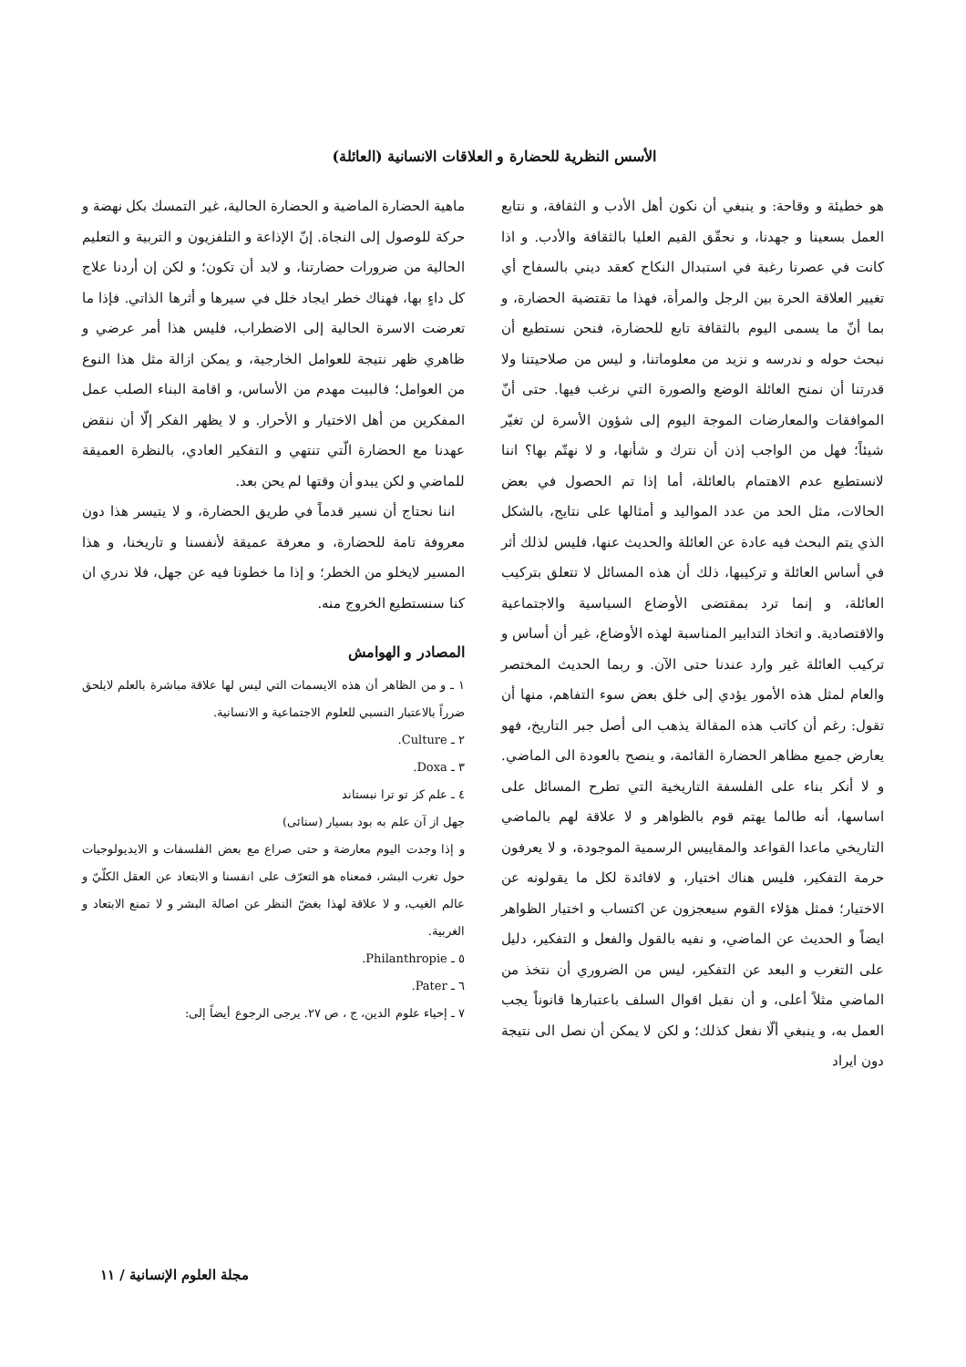الأسس النظرية للحضارة و العلاقات الانسانية (العائلة)
هو خطيئة و وقاحة: و ينبغي أن نكون أهل الأدب و الثقافة، و نتابع العمل بسعينا و جهدنا، و نحقّق القيم العليا بالثقافة والأدب. و اذا كانت في عصرنا رغبة في استبدال النكاح كعقد ديني بالسفاح أي تغيير العلاقة الحرة بين الرجل والمرأة، فهذا ما تقتضية الحضارة، و بما أنّ ما يسمى اليوم بالثقافة تابع للحضارة، فنحن نستطيع أن نبحث حوله و ندرسه و نزيد من معلوماتنا، و ليس من صلاحيتنا ولا قدرتنا أن نمنح العائلة الوضع والصورة التي نرغب فيها. حتى أنّ الموافقات والمعارضات الموجة اليوم إلى شؤون الأسرة لن تغيّر شيئاً؛ فهل من الواجب إذن أن نترك و شأنها، و لا نهتّم بها؟ اننا لانستطيع عدم الاهتمام بالعائلة، أما إذا تم الحصول في بعض الحالات، مثل الحد من عدد المواليد و أمثالها على نتايج، بالشكل الذي يتم البحث فيه عادة عن العائلة والحديث عنها، فليس لذلك أثر في أساس العائلة و تركيبها، ذلك أن هذه المسائل لا تتعلق بتركيب العائلة، و إنما ترد بمقتضى الأوضاع السياسية والاجتماعية والاقتصادية. و اتخاذ التدابير المناسبة لهذه الأوضاع، غير أن أساس و تركيب العائلة غير وارد عندنا حتى الآن. و ربما الحديث المختصر والعام لمثل هذه الأمور يؤدي إلى خلق بعض سوء التفاهم، منها أن تقول: رغم أن كاتب هذه المقالة يذهب الى أصل جبر التاريخ، فهو يعارض جميع مظاهر الحضارة القائمة، و ينصح بالعودة الى الماضي. و لا أنكر بناء على الفلسفة التاريخية التي تطرح المسائل على اساسها، أنه طالما يهتم قوم بالظواهر و لا علاقة لهم بالماضي التاريخي ماعدا القواعد والمقاييس الرسمية الموجودة، و لا يعرفون حرمة التفكير، فليس هناك اختيار، و لافائدة لكل ما يقولونه عن الاختيار؛ فمثل هؤلاء القوم سيعجزون عن اكتساب و اختيار الظواهر ايضاً و الحديث عن الماضي، و نفيه بالقول والفعل و التفكير، دليل على التغرب و البعد عن التفكير، ليس من الضروري أن نتخذ من الماضي مثلاً أعلى، و أن نقبل اقوال السلف باعتبارها قانوناً يجب العمل به، و ينبغي ألّا نفعل كذلك؛ و لكن لا يمكن أن نصل الى نتيجة دون ايراد
ماهية الحضارة الماضية و الحضارة الحالية، غير التمسك بكل نهضة و حركة للوصول إلى النجاة. إنّ الإذاعة و التلفزيون و التربية و التعليم الحالية من ضرورات حضارتنا، و لابد أن تكون؛ و لكن إن أردنا علاج كل داءٍ بها، فهناك خطر ايجاد خلل في سيرها و أثرها الذاتي. فإذا ما تعرضت الاسرة الحالية إلى الاضطراب، فليس هذا أمر عرضي و ظاهري ظهر نتيجة للعوامل الخارجية، و يمكن ازالة مثل هذا النوع من العوامل؛ فالبيت مهدم من الأساس، و اقامة البناء الصلب عمل المفكرين من أهل الاختيار و الأحرار. و لا يظهر الفكر إلّا أن ننقض عهدنا مع الحضارة الّتي تنتهي و التفكير العادي، بالنظرة العميقة للماضي و لكن يبدو أن وقتها لم يحن بعد.
اننا نحتاج أن نسير قدماً في طريق الحضارة، و لا يتيسر هذا دون معروفة تامة للحضارة، و معرفة عميقة لأنفسنا و تاريخنا، و هذا المسير لايخلو من الخطر؛ و إذا ما خطونا فيه عن جهل، فلا ندري ان كنا سنستطيع الخروج منه.
المصادر و الهوامش
١ ـ و من الظاهر أن هذه الايسمات التي ليس لها علاقة مباشرة بالعلم لايلحق ضرراً بالاعتبار النسبي للعلوم الاجتماعية و الانسانية.
٢ ـ Culture.
٣ ـ Doxa.
٤ ـ علم كز تو ترا نبستاند
جهل از آن علم به بود بسيار (سنائى)
و إذا وجدت اليوم معارضة و حتى صراع مع بعض الفلسفات و الايديولوجيات حول تغرب البشر، فمعناه هو التعرّف على انفسنا و الابتعاد عن العقل الكلّيّ و عالم الغيب، و لا علاقة لهذا بغضّ النظر عن اصالة البشر و لا تمنع الابتعاد و الغربية.
٥ ـ Philanthropie.
٦ ـ Pater.
٧ ـ إحياء علوم الدين، ج ، ص ٢٧. يرجى الرجوع أيضاً إلى:
مجلة العلوم الإنسانية / ١١